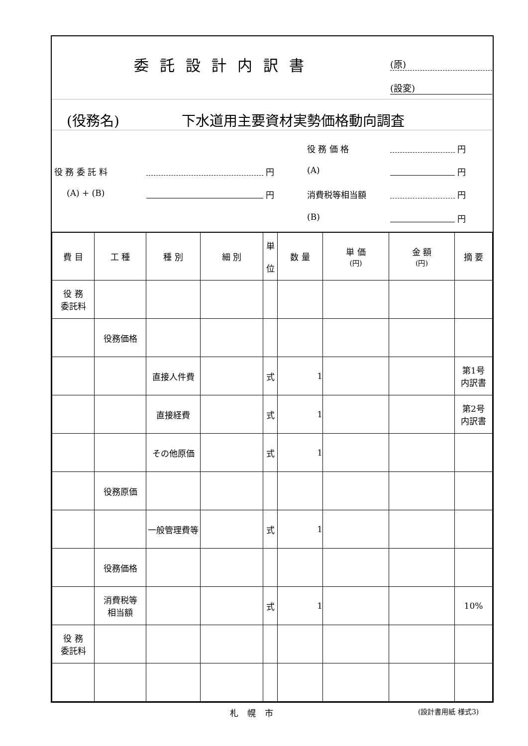委託設計内訳書 (原)
(設変)
(役務名) 下水道用主要資材実勢価格動向調査
役 務 委 託 料 円
(A) + (B) 円
役 務 価 格 円
(A) 円
消費税等相当額 円
(B) 円
| 費 目 | 工 種 | 種 別 | 細 別 | 単 位 | 数 量 | 単 価 (円) | 金 額 (円) | 摘 要 |
| 役 務 委託料 | | | | | | | | |
| | 役務価格 | | | | | | | |
| | | 直接人件費 | | 式 | 1 | | | 第1号 内訳書 |
| | | 直接経費 | | 式 | 1 | | | 第2号 内訳書 |
| | | その他原価 | | 式 | 1 | | | |
| | 役務原価 | | | | | | | |
| | | 一般管理費等 | | 式 | 1 | | | |
| | 役務価格 | | | | | | | |
| | 消費税等 相当額 | | | 式 | 1 | | | 10% |
| 役 務 委託料 | | | | | | | | |
札幌市 (設計書用紙 様式3)